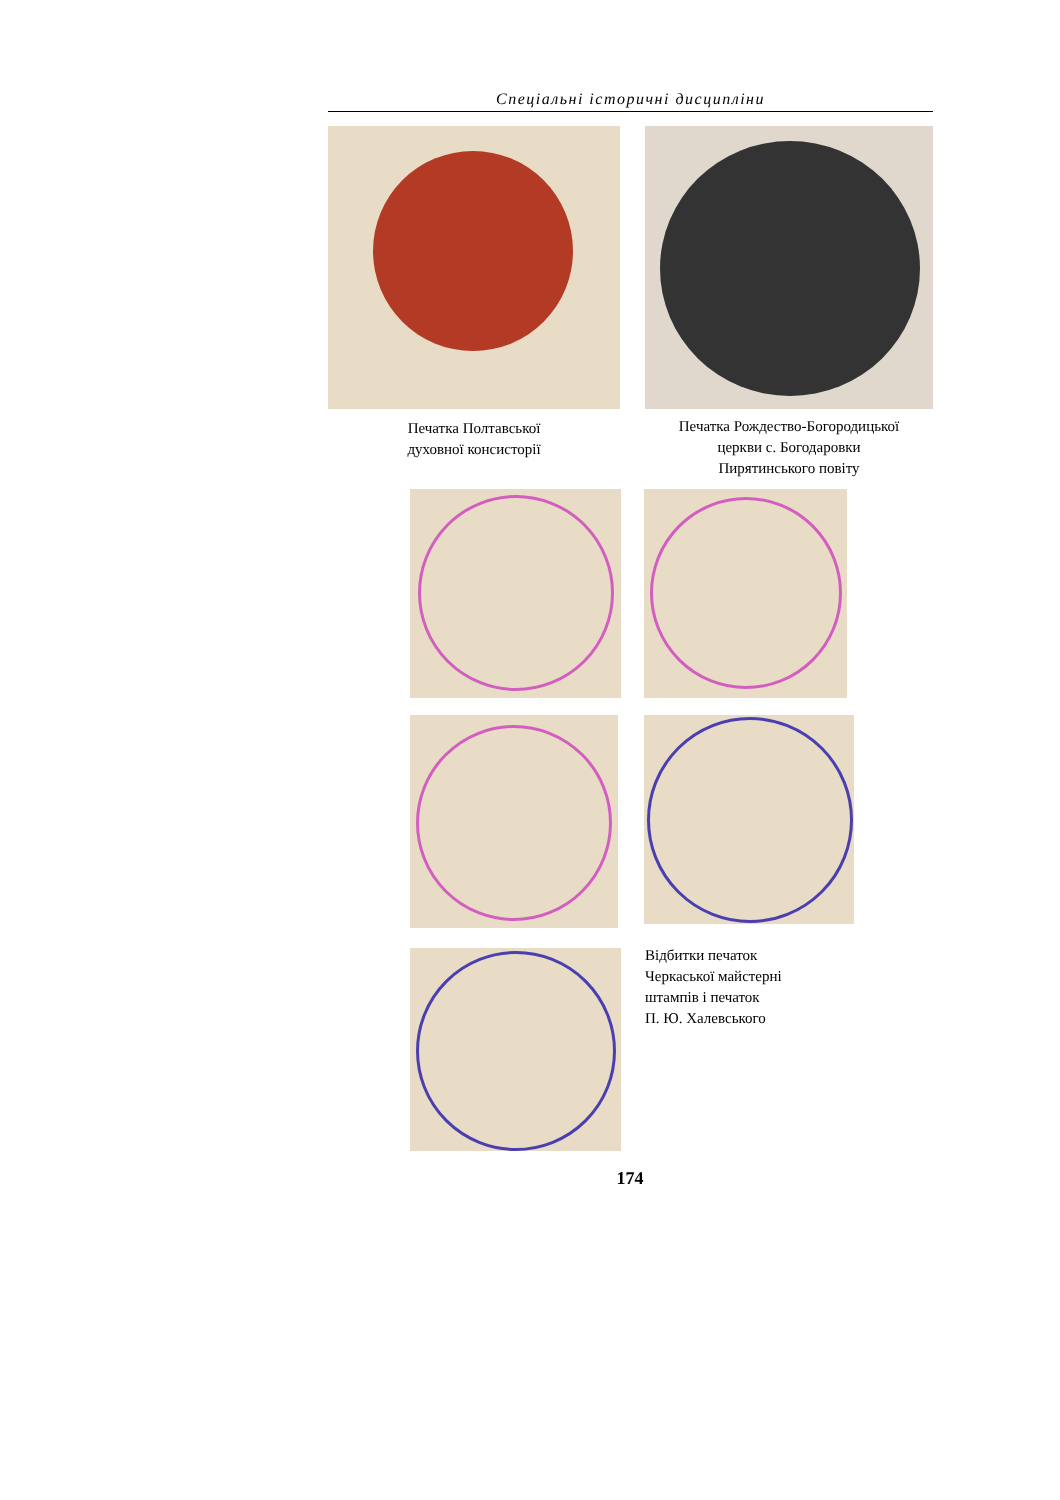Спеціальні історичні дисципліни
Печатка Полтавської
духовної консисторії
Печатка Рождество-Богородицької
церкви с. Богодаровки
Пирятинського повіту
Відбитки печаток
Черкаської майстерні
штампів і печаток
П. Ю. Халевського
174